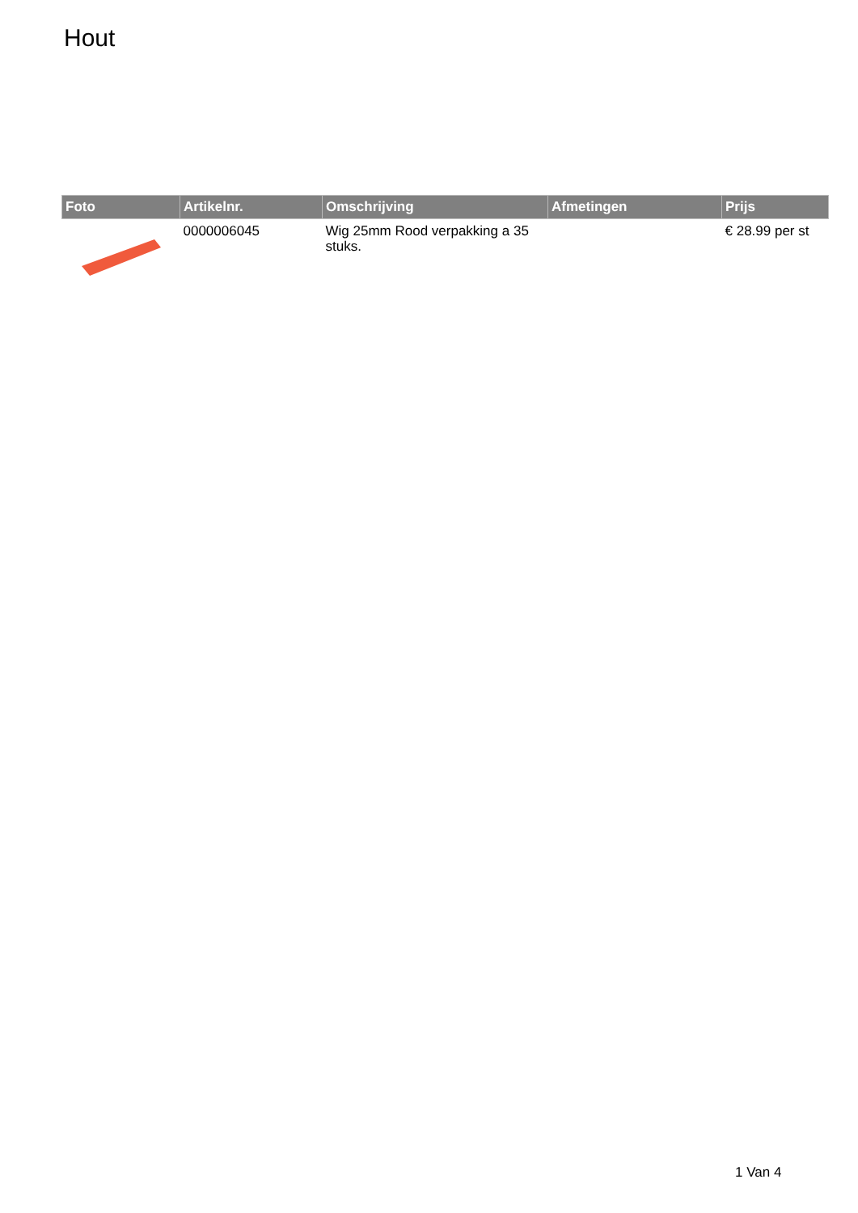Hout
| Foto | Artikelnr. | Omschrijving | Afmetingen | Prijs |
| --- | --- | --- | --- | --- |
| | 0000006045 | Wig 25mm Rood verpakking a 35 stuks. | | € 28.99 per st |
1 Van 4